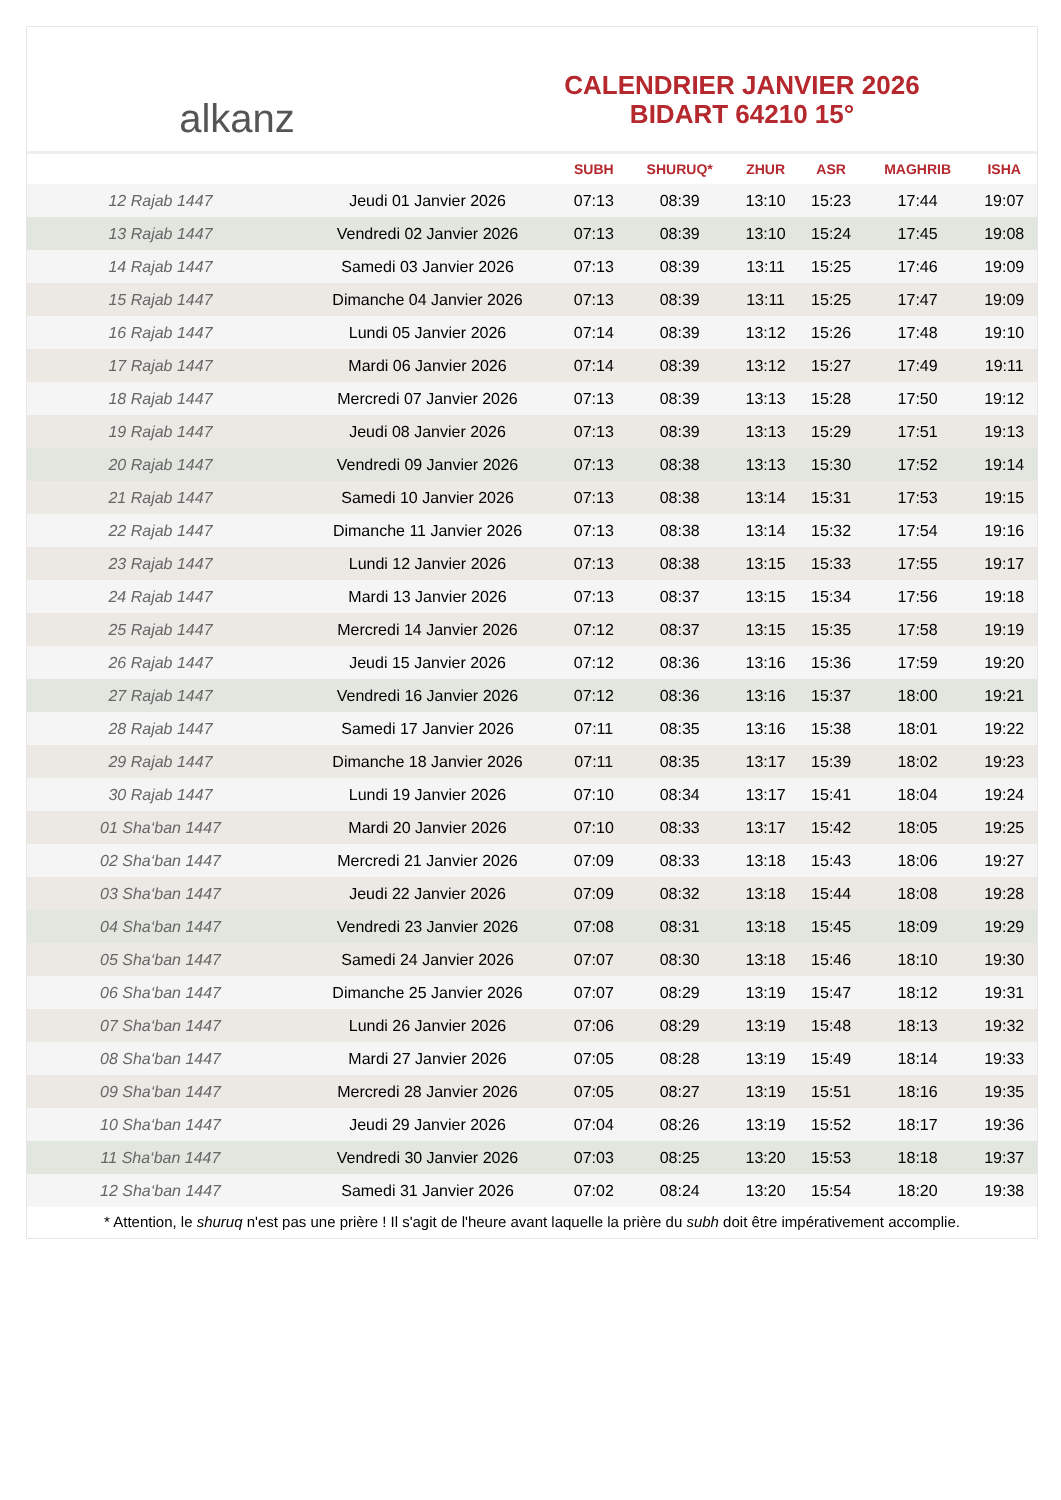alkanz
CALENDRIER JANVIER 2026
BIDART 64210 15°
| | | SUBH | SHURUQ* | ZHUR | ASR | MAGHRIB | ISHA |
| --- | --- | --- | --- | --- | --- | --- | --- |
| 12 Rajab 1447 | Jeudi 01 Janvier 2026 | 07:13 | 08:39 | 13:10 | 15:23 | 17:44 | 19:07 |
| 13 Rajab 1447 | Vendredi 02 Janvier 2026 | 07:13 | 08:39 | 13:10 | 15:24 | 17:45 | 19:08 |
| 14 Rajab 1447 | Samedi 03 Janvier 2026 | 07:13 | 08:39 | 13:11 | 15:25 | 17:46 | 19:09 |
| 15 Rajab 1447 | Dimanche 04 Janvier 2026 | 07:13 | 08:39 | 13:11 | 15:25 | 17:47 | 19:09 |
| 16 Rajab 1447 | Lundi 05 Janvier 2026 | 07:14 | 08:39 | 13:12 | 15:26 | 17:48 | 19:10 |
| 17 Rajab 1447 | Mardi 06 Janvier 2026 | 07:14 | 08:39 | 13:12 | 15:27 | 17:49 | 19:11 |
| 18 Rajab 1447 | Mercredi 07 Janvier 2026 | 07:13 | 08:39 | 13:13 | 15:28 | 17:50 | 19:12 |
| 19 Rajab 1447 | Jeudi 08 Janvier 2026 | 07:13 | 08:39 | 13:13 | 15:29 | 17:51 | 19:13 |
| 20 Rajab 1447 | Vendredi 09 Janvier 2026 | 07:13 | 08:38 | 13:13 | 15:30 | 17:52 | 19:14 |
| 21 Rajab 1447 | Samedi 10 Janvier 2026 | 07:13 | 08:38 | 13:14 | 15:31 | 17:53 | 19:15 |
| 22 Rajab 1447 | Dimanche 11 Janvier 2026 | 07:13 | 08:38 | 13:14 | 15:32 | 17:54 | 19:16 |
| 23 Rajab 1447 | Lundi 12 Janvier 2026 | 07:13 | 08:38 | 13:15 | 15:33 | 17:55 | 19:17 |
| 24 Rajab 1447 | Mardi 13 Janvier 2026 | 07:13 | 08:37 | 13:15 | 15:34 | 17:56 | 19:18 |
| 25 Rajab 1447 | Mercredi 14 Janvier 2026 | 07:12 | 08:37 | 13:15 | 15:35 | 17:58 | 19:19 |
| 26 Rajab 1447 | Jeudi 15 Janvier 2026 | 07:12 | 08:36 | 13:16 | 15:36 | 17:59 | 19:20 |
| 27 Rajab 1447 | Vendredi 16 Janvier 2026 | 07:12 | 08:36 | 13:16 | 15:37 | 18:00 | 19:21 |
| 28 Rajab 1447 | Samedi 17 Janvier 2026 | 07:11 | 08:35 | 13:16 | 15:38 | 18:01 | 19:22 |
| 29 Rajab 1447 | Dimanche 18 Janvier 2026 | 07:11 | 08:35 | 13:17 | 15:39 | 18:02 | 19:23 |
| 30 Rajab 1447 | Lundi 19 Janvier 2026 | 07:10 | 08:34 | 13:17 | 15:41 | 18:04 | 19:24 |
| 01 Sha‘ban 1447 | Mardi 20 Janvier 2026 | 07:10 | 08:33 | 13:17 | 15:42 | 18:05 | 19:25 |
| 02 Sha‘ban 1447 | Mercredi 21 Janvier 2026 | 07:09 | 08:33 | 13:18 | 15:43 | 18:06 | 19:27 |
| 03 Sha‘ban 1447 | Jeudi 22 Janvier 2026 | 07:09 | 08:32 | 13:18 | 15:44 | 18:08 | 19:28 |
| 04 Sha‘ban 1447 | Vendredi 23 Janvier 2026 | 07:08 | 08:31 | 13:18 | 15:45 | 18:09 | 19:29 |
| 05 Sha‘ban 1447 | Samedi 24 Janvier 2026 | 07:07 | 08:30 | 13:18 | 15:46 | 18:10 | 19:30 |
| 06 Sha‘ban 1447 | Dimanche 25 Janvier 2026 | 07:07 | 08:29 | 13:19 | 15:47 | 18:12 | 19:31 |
| 07 Sha‘ban 1447 | Lundi 26 Janvier 2026 | 07:06 | 08:29 | 13:19 | 15:48 | 18:13 | 19:32 |
| 08 Sha‘ban 1447 | Mardi 27 Janvier 2026 | 07:05 | 08:28 | 13:19 | 15:49 | 18:14 | 19:33 |
| 09 Sha‘ban 1447 | Mercredi 28 Janvier 2026 | 07:05 | 08:27 | 13:19 | 15:51 | 18:16 | 19:35 |
| 10 Sha‘ban 1447 | Jeudi 29 Janvier 2026 | 07:04 | 08:26 | 13:19 | 15:52 | 18:17 | 19:36 |
| 11 Sha‘ban 1447 | Vendredi 30 Janvier 2026 | 07:03 | 08:25 | 13:20 | 15:53 | 18:18 | 19:37 |
| 12 Sha‘ban 1447 | Samedi 31 Janvier 2026 | 07:02 | 08:24 | 13:20 | 15:54 | 18:20 | 19:38 |
* Attention, le shuruq n'est pas une prière ! Il s'agit de l'heure avant laquelle la prière du subh doit être impérativement accomplie.